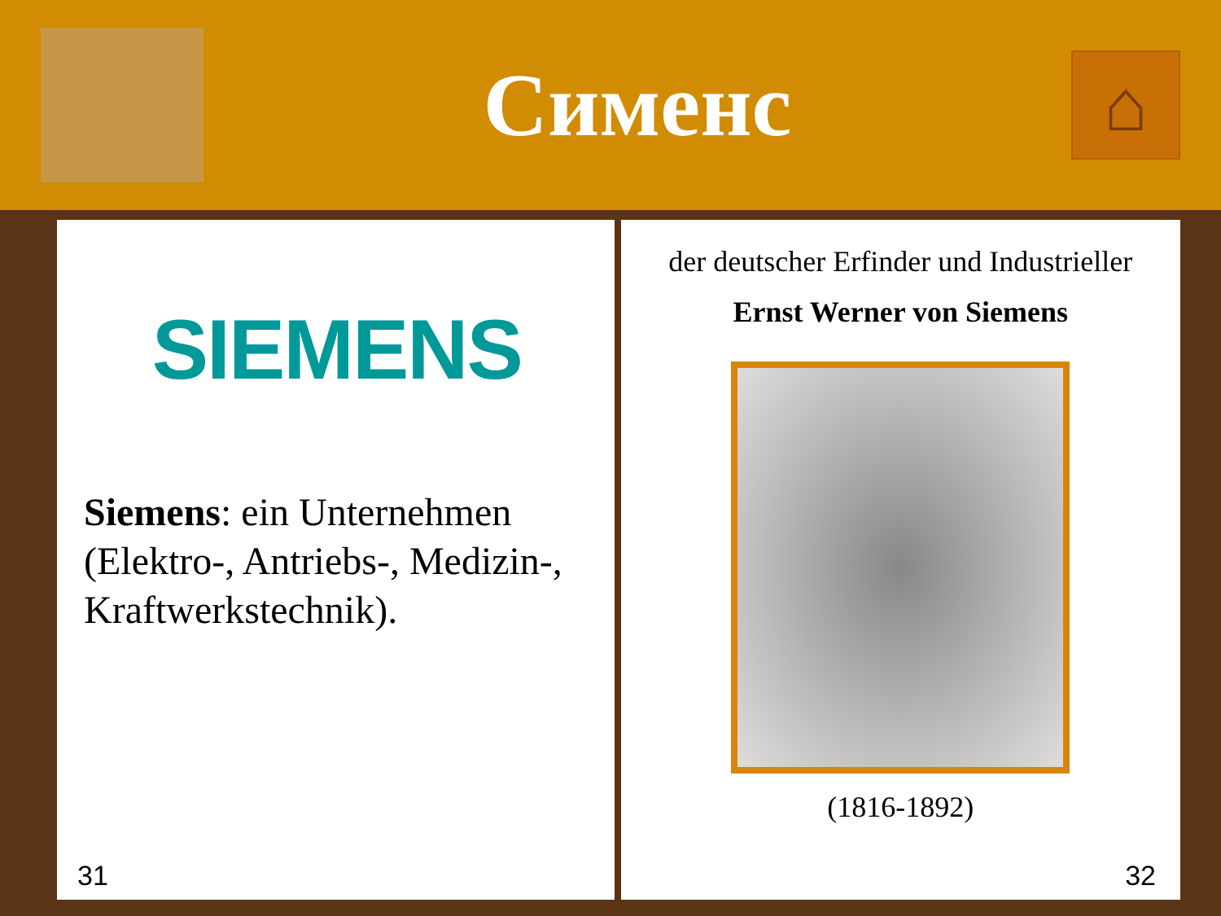Сименс
⌂
SIEMENS
Siemens: ein Unternehmen (Elektro-, Antriebs-, Medizin-, Kraftwerkstechnik).
31
der deutscher Erfinder und Industrieller
Ernst Werner von Siemens
(1816-1892)
32